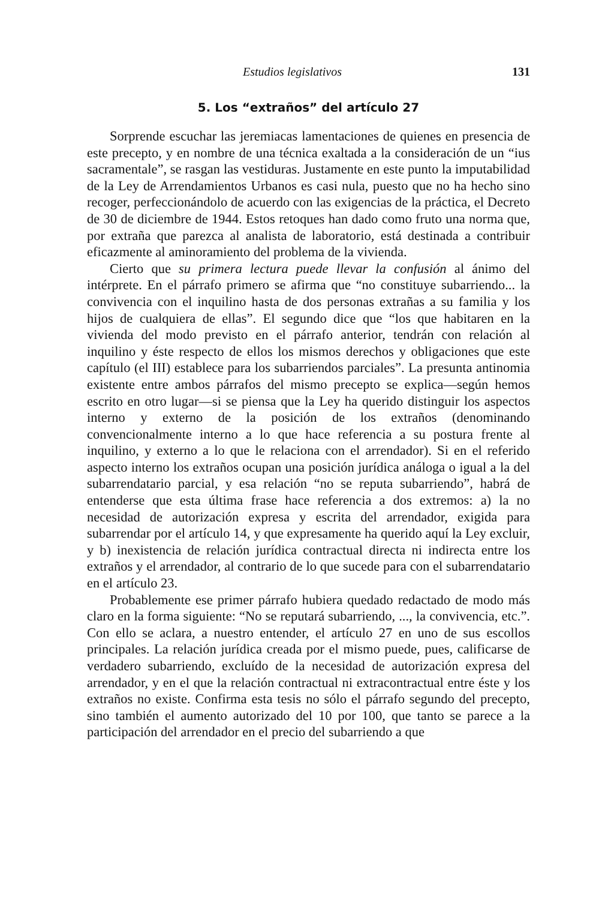Estudios legislativos 131
5. Los “extraños” del artículo 27
Sorprende escuchar las jeremiacas lamentaciones de quienes en presencia de este precepto, y en nombre de una técnica exaltada a la consideración de un “ius sacramentale”, se rasgan las vestiduras. Justamente en este punto la imputabilidad de la Ley de Arrendamientos Urbanos es casi nula, puesto que no ha hecho sino recoger, perfeccionándolo de acuerdo con las exigencias de la práctica, el Decreto de 30 de diciembre de 1944. Estos retoques han dado como fruto una norma que, por extraña que parezca al analista de laboratorio, está destinada a contribuir eficazmente al aminoramiento del problema de la vivienda.
Cierto que su primera lectura puede llevar la confusión al ánimo del intérprete. En el párrafo primero se afirma que “no constituye subarriendo... la convivencia con el inquilino hasta de dos personas extrañas a su familia y los hijos de cualquiera de ellas”. El segundo dice que “los que habitaren en la vivienda del modo previsto en el párrafo anterior, tendrán con relación al inquilino y éste respecto de ellos los mismos derechos y obligaciones que este capítulo (el III) establece para los subarriendos parciales”. La presunta antinomia existente entre ambos párrafos del mismo precepto se explica—según hemos escrito en otro lugar—si se piensa que la Ley ha querido distinguir los aspectos interno y externo de la posición de los extraños (denominando convencionalmente interno a lo que hace referencia a su postura frente al inquilino, y externo a lo que le relaciona con el arrendador). Si en el referido aspecto interno los extraños ocupan una posición jurídica análoga o igual a la del subarrendatario parcial, y esa relación “no se reputa subarriendo”, habrá de entenderse que esta última frase hace referencia a dos extremos: a) la no necesidad de autorización expresa y escrita del arrendador, exigida para subarrendar por el artículo 14, y que expresamente ha querido aquí la Ley excluir, y b) inexistencia de relación jurídica contractual directa ni indirecta entre los extraños y el arrendador, al contrario de lo que sucede para con el subarrendatario en el artículo 23.
Probablemente ese primer párrafo hubiera quedado redactado de modo más claro en la forma siguiente: “No se reputará subarriendo, ..., la convivencia, etc.”. Con ello se aclara, a nuestro entender, el artículo 27 en uno de sus escollos principales. La relación jurídica creada por el mismo puede, pues, calificarse de verdadero subarriendo, excluído de la necesidad de autorización expresa del arrendador, y en el que la relación contractual ni extracontractual entre éste y los extraños no existe. Confirma esta tesis no sólo el párrafo segundo del precepto, sino también el aumento autorizado del 10 por 100, que tanto se parece a la participación del arrendador en el precio del subarriendo a que